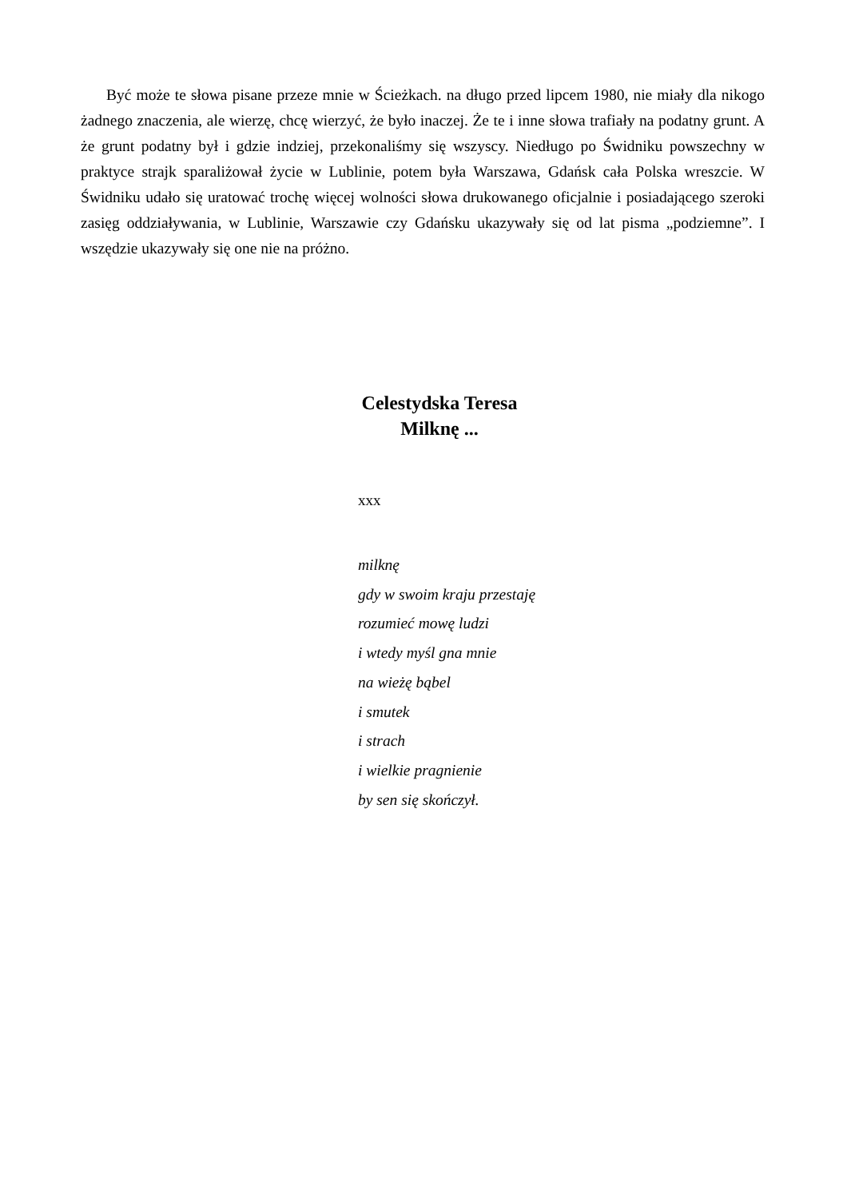Być może te słowa pisane przeze mnie w Ścieżkach. na długo przed lipcem 1980, nie miały dla nikogo żadnego znaczenia, ale wierzę, chcę wierzyć, że było inaczej. Że te i inne słowa trafiały na podatny grunt. A że grunt podatny był i gdzie indziej, przekonaliśmy się wszyscy. Niedługo po Świdniku powszechny w praktyce strajk sparaliżował życie w Lublinie, potem była Warszawa, Gdańsk cała Polska wreszcie. W Świdniku udało się uratować trochę więcej wolności słowa drukowanego oficjalnie i posiadającego szeroki zasięg oddziaływania, w Lublinie, Warszawie czy Gdańsku ukazywały się od lat pisma „podziemne”. I wszędzie ukazywały się one nie na próżno.
Celestydska Teresa
Milknę ...
xxx
milknę
gdy w swoim kraju przestaję
rozumieć mowę ludzi
i wtedy myśl gna mnie
na wieżę bąbel
i smutek
i strach
i wielkie pragnienie
by sen się skończył.